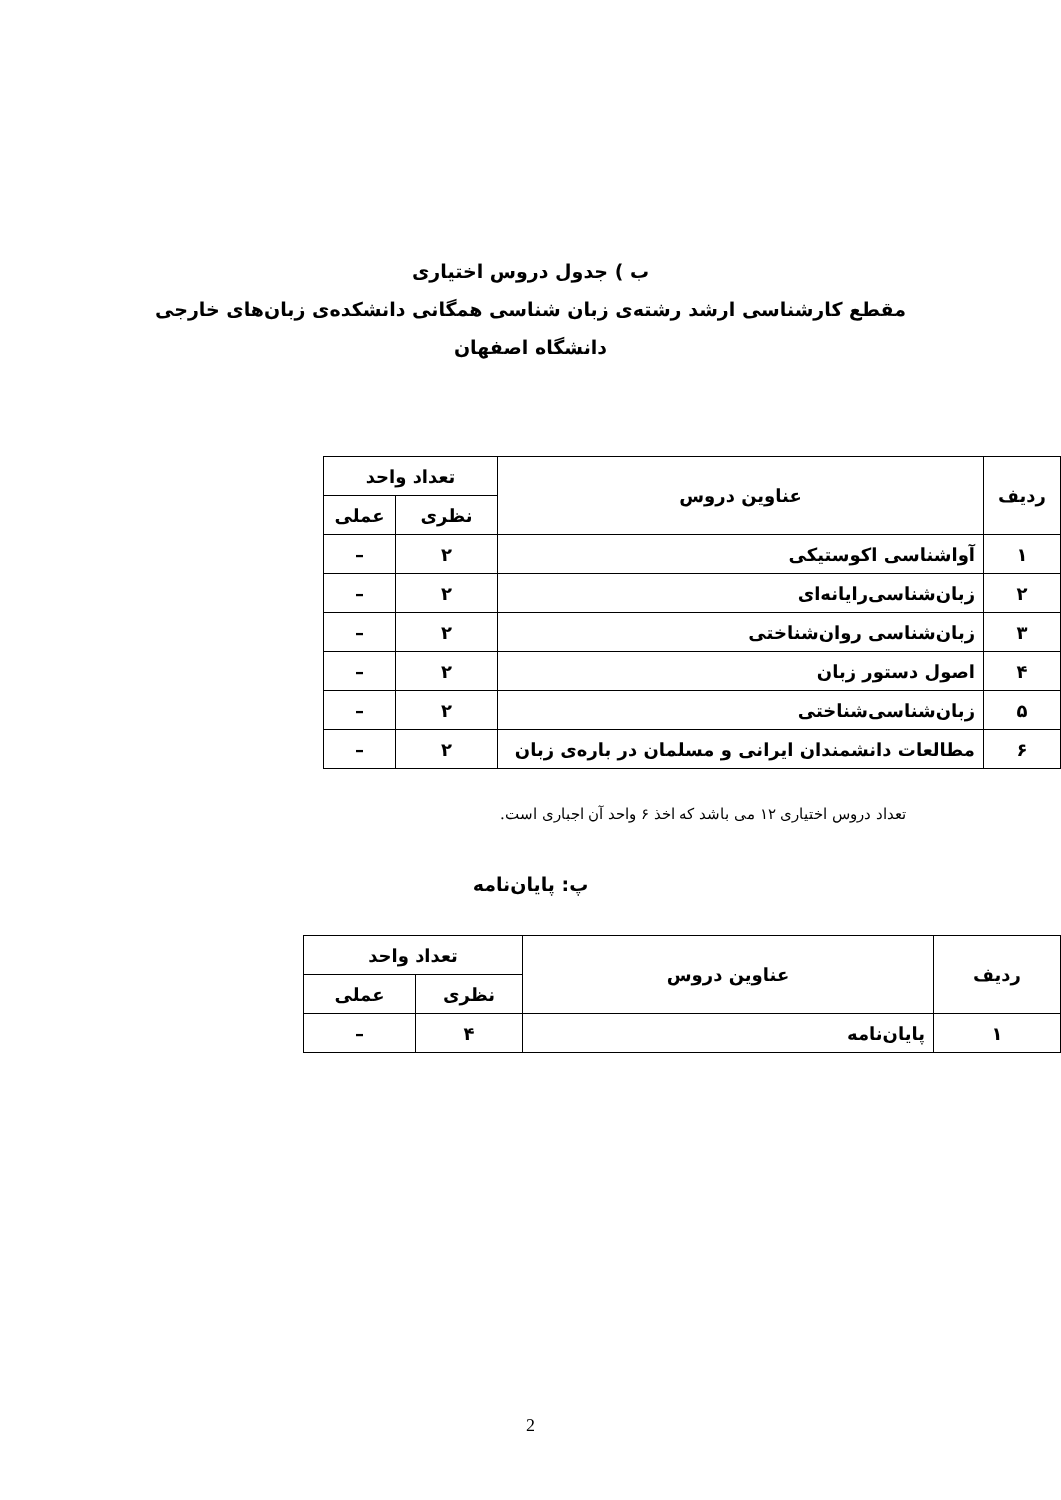ب ) جدول دروس اختیاری
مقطع کارشناسی ارشد رشته‌ی زبان شناسی همگانی دانشکده‌ی زبان‌های خارجی
دانشگاه اصفهان
| ردیف | عناوین دروس | تعداد واحد | |
| --- | --- | --- | --- |
| | | نظری | عملی |
| ۱ | آواشناسی اکوستیکی | ۲ | – |
| ۲ | زبان‌شناسی‌رایانه‌ای | ۲ | – |
| ۳ | زبان‌شناسی روان‌شناختی | ۲ | – |
| ۴ | اصول دستور زبان | ۲ | – |
| ۵ | زبان‌شناسی‌شناختی | ۲ | – |
| ۶ | مطالعات دانشمندان ایرانی و مسلمان در باره‌ی زبان | ۲ | – |
تعداد دروس اختیاری ۱۲ می باشد که اخذ ۶ واحد آن اجباری است.
پ: پایان‌نامه
| ردیف | عناوین دروس | تعداد واحد | |
| --- | --- | --- | --- |
| | | نظری | عملی |
| ۱ | پایان‌نامه | ۴ | – |
2